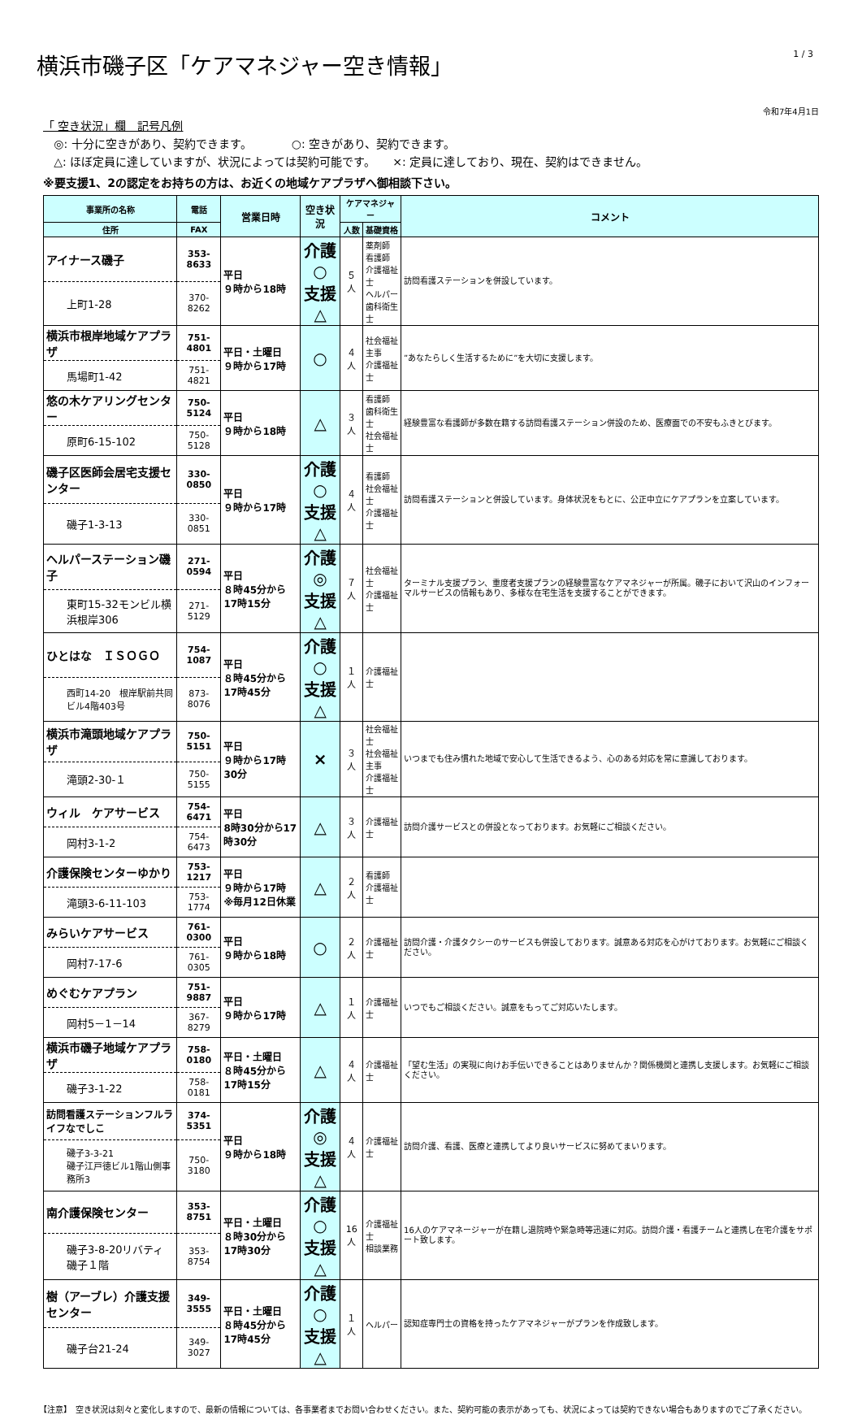横浜市磯子区「ケアマネジャー空き情報」
1 / 3
令和7年4月1日
「 空き状況」欄　記号凡例
◎: 十分に空きがあり、契約できます。　　　　○: 空きがあり、契約できます。
△: ほぼ定員に達していますが、状況によっては契約可能です。　　×: 定員に達しており、現在、契約はできません。
※要支援1、2の認定をお持ちの方は、お近くの地域ケアプラザへ御相談下さい。
| 事業所の名称 | 電話 | 営業日時 | 空き状況 | ケアマネジャー | | コメント |
| --- | --- | --- | --- | --- | --- | --- |
| 住所 | FAX | | | 人数 | 基礎資格 | |
| アイナース磯子 | 353-8633 | 平日 ９時から18時 | 介護○ 支援△ | ５人 | 薬剤師 看護師 介護福祉士 ヘルパー 歯科衛生士 | 訪問看護ステーションを併設しています。 |
| 上町1-28 | 370-8262 | | | | | |
| 横浜市根岸地域ケアプラザ | 751-4801 | 平日・土曜日 ９時から17時 | ○ | ４人 | 社会福祉主事 介護福祉士 | ”あなたらしく生活するために”を大切に支援します。 |
| 馬場町1-42 | 751-4821 | | | | | |
| 悠の木ケアリングセンター | 750-5124 | 平日 ９時から18時 | △ | ３人 | 看護師 歯科衛生士 社会福祉士 | 経験豊富な看護師が多数在籍する訪問看護ステーション併設のため、医療面での不安もふきとびます。 |
| 原町6-15-102 | 750-5128 | | | | | |
| 磯子区医師会居宅支援センター | 330-0850 | 平日 ９時から17時 | 介護○ 支援△ | ４人 | 看護師 社会福祉士 介護福祉士 | 訪問看護ステーションと併設しています。身体状況をもとに、公正中立にケアプランを立案しています。 |
| 磯子1-3-13 | 330-0851 | | | | | |
| ヘルパーステーション磯子 | 271-0594 | 平日 ８時45分から17時15分 | 介護◎ 支援△ | ７人 | 社会福祉士 介護福祉士 | ターミナル支援プラン、重度者支援プランの経験豊富なケアマネジャーが所属。磯子において沢山のインフォーマルサービスの情報もあり、多様な在宅生活を支援することができます。 |
| 東町15-32モンビル横浜根岸306 | 271-5129 | | | | | |
| ひとはな ＩＳＯＧＯ | 754-1087 | 平日 ８時45分から17時45分 | 介護○ 支援△ | １人 | 介護福祉士 | |
| 西町14-20 根岸駅前共同ビル4階403号 | 873-8076 | | | | | |
| 横浜市滝頭地域ケアプラザ | 750-5151 | 平日 ９時から17時30分 | × | ３人 | 社会福祉士 社会福祉主事 介護福祉士 | いつまでも住み慣れた地域で安心して生活できるよう、心のある対応を常に意識しております。 |
| 滝頭2-30-１ | 750-5155 | | | | | |
| ウィル ケアサービス | 754-6471 | 平日 8時30分から17時30分 | △ | ３人 | 介護福祉士 | 訪問介護サービスとの併設となっております。お気軽にご相談ください。 |
| 岡村3-1-2 | 754-6473 | | | | | |
| 介護保険センターゆかり | 753-1217 | 平日 ９時から17時 ※毎月12日休業 | △ | ２人 | 看護師 介護福祉士 | |
| 滝頭3-6-11-103 | 753-1774 | | | | | |
| みらいケアサービス | 761-0300 | 平日 ９時から18時 | ○ | ２人 | 介護福祉士 | 訪問介護・介護タクシーのサービスも併設しております。誠意ある対応を心がけております。お気軽にご相談ください。 |
| 岡村7-17-6 | 761-0305 | | | | | |
| めぐむケアプラン | 751-9887 | 平日 ９時から17時 | △ | １人 | 介護福祉士 | いつでもご相談ください。誠意をもってご対応いたします。 |
| 岡村5－1－14 | 367-8279 | | | | | |
| 横浜市磯子地域ケアプラザ | 758-0180 | 平日・土曜日 ８時45分から17時15分 | △ | ４人 | 介護福祉士 | 「望む生活」の実現に向けお手伝いできることはありませんか？関係機関と連携し支援します。お気軽にご相談ください。 |
| 磯子3-1-22 | 758-0181 | | | | | |
| 訪問看護ステーションフルライフなでしこ | 374-5351 | 平日 ９時から18時 | 介護◎ 支援△ | ４人 | 介護福祉士 | 訪問介護、看護、医療と連携してより良いサービスに努めてまいります。 |
| 磯子3-3-21 磯子江戸徳ビル1階山側事務所3 | 750-3180 | | | | | |
| 南介護保険センター | 353-8751 | 平日・土曜日 ８時30分から17時30分 | 介護○ 支援△ | 16人 | 介護福祉士 相談業務 | 16人のケアマネージャーが在籍し退院時や緊急時等迅速に対応。訪問介護・看護チームと連携し在宅介護をサポート致します。 |
| 磯子3-8-20リバティ磯子１階 | 353-8754 | | | | | |
| 樹（アーブレ）介護支援センター | 349-3555 | 平日・土曜日 ８時45分から17時45分 | 介護○ 支援△ | １人 | ヘルパー | 認知症専門士の資格を持ったケアマネジャーがプランを作成致します。 |
| 磯子台21-24 | 349-3027 | | | | | |
【注意】　空き状況は刻々と変化しますので、最新の情報については、各事業者までお問い合わせください。また、契約可能の表示があっても、状況によっては契約できない場合もありますのでご了承ください。